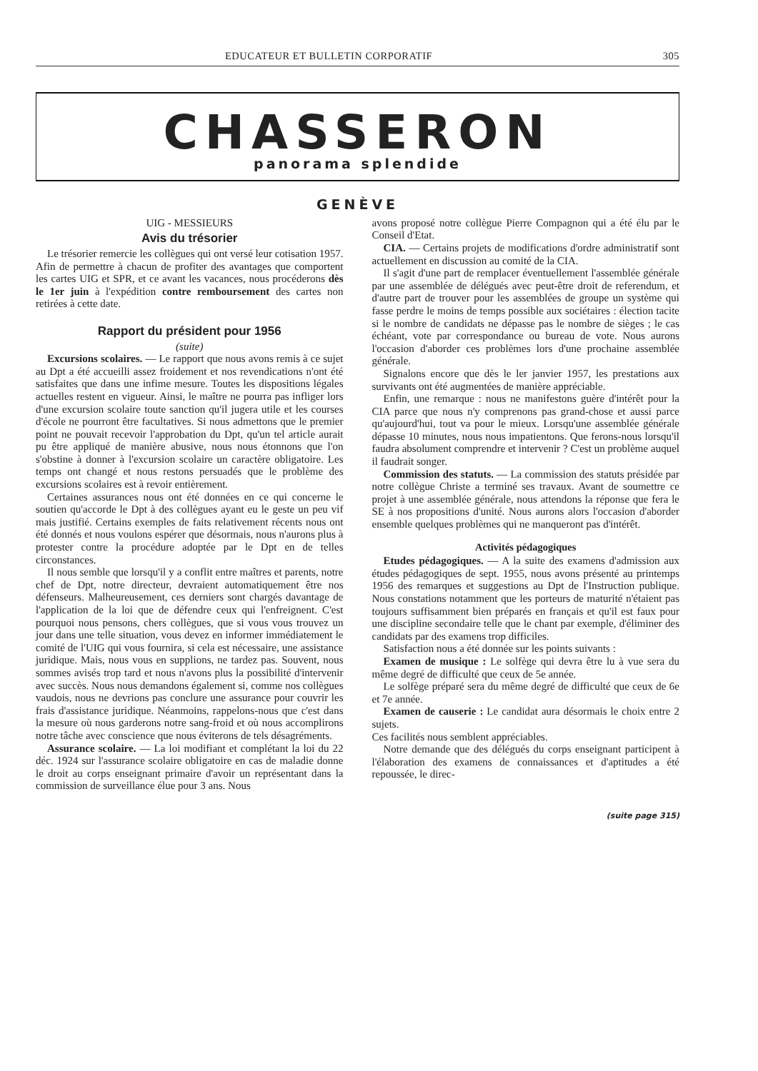EDUCATEUR ET BULLETIN CORPORATIF 305
CHASSERON
panorama splendide
GENÈVE
UIG - MESSIEURS
Avis du trésorier
Le trésorier remercie les collègues qui ont versé leur cotisation 1957. Afin de permettre à chacun de profiter des avantages que comportent les cartes UIG et SPR, et ce avant les vacances, nous procéderons dès le 1er juin à l'expédition contre remboursement des cartes non retirées à cette date.
Rapport du président pour 1956
(suite)
Excursions scolaires. — Le rapport que nous avons remis à ce sujet au Dpt a été accueilli assez froidement et nos revendications n'ont été satisfaites que dans une infime mesure. Toutes les dispositions légales actuelles restent en vigueur. Ainsi, le maître ne pourra pas infliger lors d'une excursion scolaire toute sanction qu'il jugera utile et les courses d'école ne pourront être facultatives. Si nous admettons que le premier point ne pouvait recevoir l'approbation du Dpt, qu'un tel article aurait pu être appliqué de manière abusive, nous nous étonnons que l'on s'obstine à donner à l'excursion scolaire un caractère obligatoire. Les temps ont changé et nous restons persuadés que le problème des excursions scolaires est à revoir entièrement.
Certaines assurances nous ont été données en ce qui concerne le soutien qu'accorde le Dpt à des collègues ayant eu le geste un peu vif mais justifié. Certains exemples de faits relativement récents nous ont été donnés et nous voulons espérer que désormais, nous n'aurons plus à protester contre la procédure adoptée par le Dpt en de telles circonstances.
Il nous semble que lorsqu'il y a conflit entre maîtres et parents, notre chef de Dpt, notre directeur, devraient automatiquement être nos défenseurs. Malheureusement, ces derniers sont chargés davantage de l'application de la loi que de défendre ceux qui l'enfreignent. C'est pourquoi nous pensons, chers collègues, que si vous vous trouvez un jour dans une telle situation, vous devez en informer immédiatement le comité de l'UIG qui vous fournira, si cela est nécessaire, une assistance juridique. Mais, nous vous en supplions, ne tardez pas. Souvent, nous sommes avisés trop tard et nous n'avons plus la possibilité d'intervenir avec succès. Nous nous demandons également si, comme nos collègues vaudois, nous ne devrions pas conclure une assurance pour couvrir les frais d'assistance juridique. Néanmoins, rappelons-nous que c'est dans la mesure où nous garderons notre sang-froid et où nous accomplirons notre tâche avec conscience que nous éviterons de tels désagréments.
Assurance scolaire. — La loi modifiant et complétant la loi du 22 déc. 1924 sur l'assurance scolaire obligatoire en cas de maladie donne le droit au corps enseignant primaire d'avoir un représentant dans la commission de surveillance élue pour 3 ans. Nous
avons proposé notre collègue Pierre Compagnon qui a été élu par le Conseil d'Etat.
CIA. — Certains projets de modifications d'ordre administratif sont actuellement en discussion au comité de la CIA.
Il s'agit d'une part de remplacer éventuellement l'assemblée générale par une assemblée de délégués avec peut-être droit de referendum, et d'autre part de trouver pour les assemblées de groupe un système qui fasse perdre le moins de temps possible aux sociétaires : élection tacite si le nombre de candidats ne dépasse pas le nombre de sièges ; le cas échéant, vote par correspondance ou bureau de vote. Nous aurons l'occasion d'aborder ces problèmes lors d'une prochaine assemblée générale.
Signalons encore que dès le ler janvier 1957, les prestations aux survivants ont été augmentées de manière appréciable.
Enfin, une remarque : nous ne manifestons guère d'intérêt pour la CIA parce que nous n'y comprenons pas grand-chose et aussi parce qu'aujourd'hui, tout va pour le mieux. Lorsqu'une assemblée générale dépasse 10 minutes, nous nous impatientons. Que ferons-nous lorsqu'il faudra absolument comprendre et intervenir ? C'est un problème auquel il faudrait songer.
Commission des statuts. — La commission des statuts présidée par notre collègue Christe a terminé ses travaux. Avant de soumettre ce projet à une assemblée générale, nous attendons la réponse que fera le SE à nos propositions d'unité. Nous aurons alors l'occasion d'aborder ensemble quelques problèmes qui ne manqueront pas d'intérêt.
Activités pédagogiques
Etudes pédagogiques. — A la suite des examens d'admission aux études pédagogiques de sept. 1955, nous avons présenté au printemps 1956 des remarques et suggestions au Dpt de l'Instruction publique. Nous constations notamment que les porteurs de maturité n'étaient pas toujours suffisamment bien préparés en français et qu'il est faux pour une discipline secondaire telle que le chant par exemple, d'éliminer des candidats par des examens trop difficiles.
Satisfaction nous a été donnée sur les points suivants :
Examen de musique : Le solfège qui devra être lu à vue sera du même degré de difficulté que ceux de 5e année.
Le solfège préparé sera du même degré de difficulté que ceux de 6e et 7e année.
Examen de causerie : Le candidat aura désormais le choix entre 2 sujets.
Ces facilités nous semblent appréciables.
Notre demande que des délégués du corps enseignant participent à l'élaboration des examens de connaissances et d'aptitudes a été repoussée, le direc-
(suite page 315)